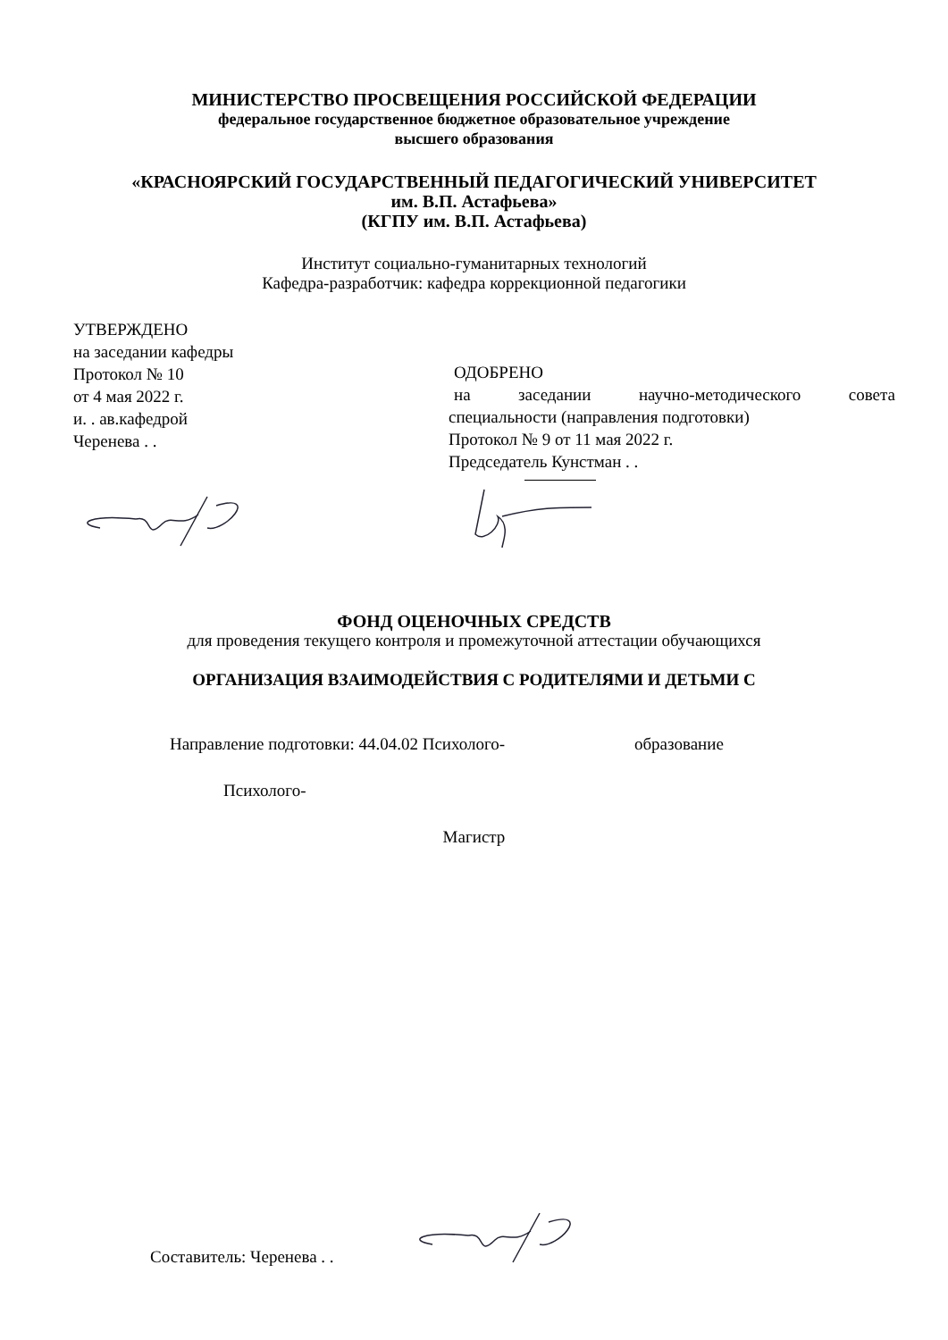МИНИСТЕРСТВО ПРОСВЕЩЕНИЯ РОССИЙСКОЙ ФЕДЕРАЦИИ
федеральное государственное бюджетное образовательное учреждение
высшего образования
«КРАСНОЯРСКИЙ ГОСУДАРСТВЕННЫЙ ПЕДАГОГИЧЕСКИЙ УНИВЕРСИТЕТ
им. В.П. Астафьева»
(КГПУ им. В.П. Астафьева)
Институт социально-гуманитарных технологий
Кафедра-разработчик: кафедра коррекционной педагогики
УТВЕРЖДЕНО
на заседании кафедры
Протокол № 10
от 4 мая 2022 г.
и. . ав.кафедрой
Черенева . .
ОДОБРЕНО
на заседании научно-методического совета
специальности (направления подготовки)
Протокол № 9 от 11 мая 2022 г.
Председатель Кунстман . .
ФОНД ОЦЕНОЧНЫХ СРЕДСТВ
для проведения текущего контроля и промежуточной аттестации обучающихся
ОРГАНИЗАЦИЯ ВЗАИМОДЕЙСТВИЯ С РОДИТЕЛЯМИ И ДЕТЬМИ С
Направление подготовки: 44.04.02 Психолого- образование
Психолого-
Магистр
Составитель: Черенева . .